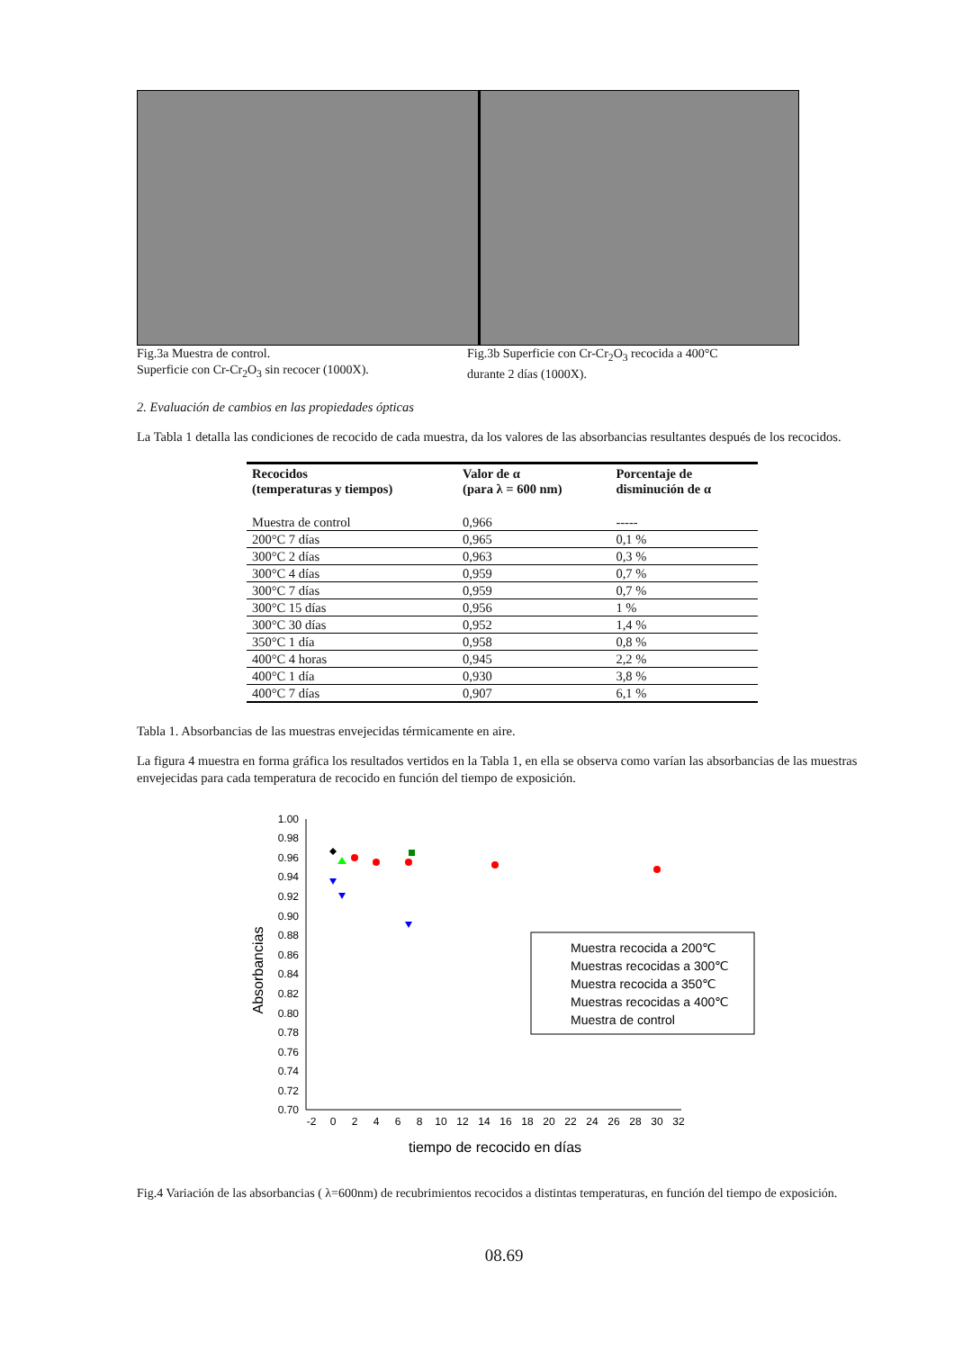Fig.3a Muestra de control.
Superficie con Cr-Cr<sub>2</sub>O<sub>3</sub> sin recocer (1000X).
Fig.3b Superficie con Cr-Cr<sub>2</sub>O<sub>3</sub> recocida a 400°C
durante 2 días (1000X).
2. Evaluación de cambios en las propiedades ópticas
La Tabla 1 detalla las condiciones de recocido de cada muestra, da los valores de las absorbancias resultantes después de los recocidos.
| Recocidos (temperaturas y tiempos) | Valor de α (para λ = 600 nm) | Porcentaje de disminución de α |
| --- | --- | --- |
| Muestra de control | 0,966 | ----- |
| 200°C 7 días | 0,965 | 0,1 % |
| 300°C 2 días | 0,963 | 0,3 % |
| 300°C 4 días | 0,959 | 0,7 % |
| 300°C 7 días | 0,959 | 0,7 % |
| 300°C 15 días | 0,956 | 1 % |
| 300°C 30 días | 0,952 | 1,4 % |
| 350°C 1 día | 0,958 | 0,8 % |
| 400°C 4 horas | 0,945 | 2,2 % |
| 400°C 1 día | 0,930 | 3,8 % |
| 400°C 7 días | 0,907 | 6,1 % |
Tabla 1. Absorbancias de las muestras envejecidas térmicamente en aire.
La figura 4 muestra en forma gráfica los resultados vertidos en la Tabla 1, en ella se observa como varían las absorbancias de las muestras envejecidas para cada temperatura de recocido en función del tiempo de exposición.
1.00
0.98
0.96
0.94
0.92
0.90
0.88
0.86
0.84
0.82
0.80
0.78
0.76
0.74
0.72
0.70
-2
0
2
4
6
8
10
12
14
16
18
20
22
24
26
28
30
32
tiempo de recocido en días
Absorbancias
Muestra recocida a 200℃
Muestras recocidas a 300℃
Muestra recocida a 350℃
Muestras recocidas a 400℃
Muestra de control
Fig.4 Variación de las absorbancias ( λ=600nm) de recubrimientos recocidos a distintas temperaturas, en función del tiempo de exposición.
08.69